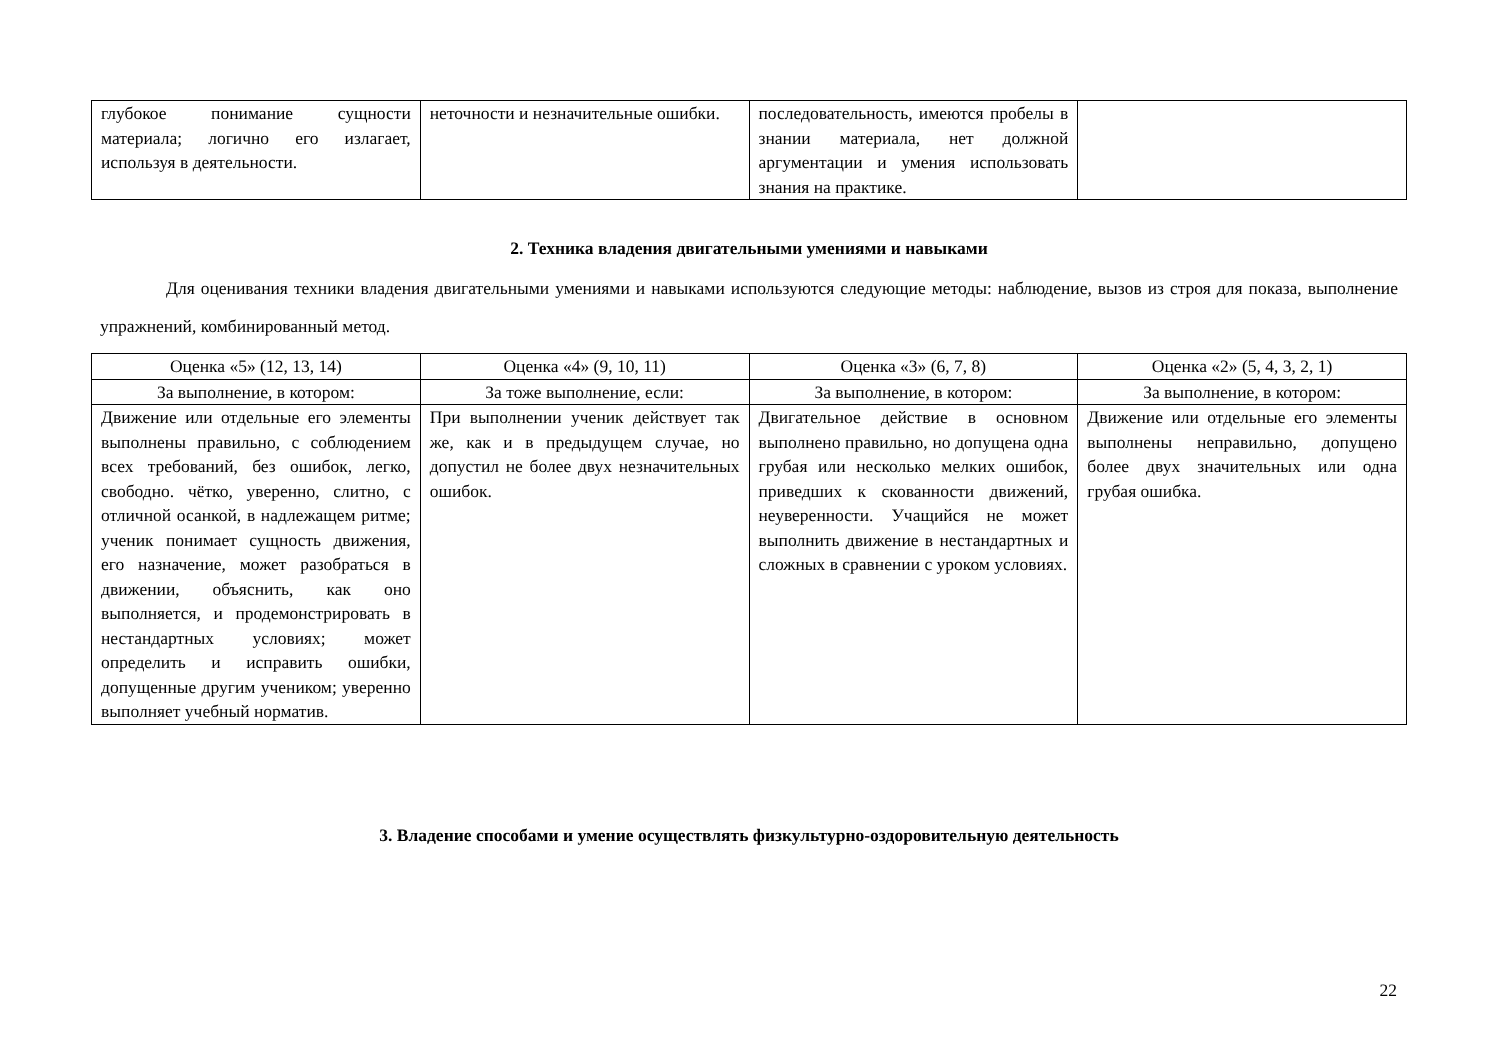| глубокое понимание сущности материала; логично его излагает, используя в деятельности. | неточности и незначительные ошибки. | последовательность, имеются пробелы в знании материала, нет должной аргументации и умения использовать знания на практике. | |
2. Техника владения двигательными умениями и навыками
Для оценивания техники владения двигательными умениями и навыками используются следующие методы: наблюдение, вызов из строя для показа, выполнение упражнений, комбинированный метод.
| Оценка «5» (12, 13, 14) | Оценка «4» (9, 10, 11) | Оценка «3» (6, 7, 8) | Оценка «2» (5, 4, 3, 2, 1) |
| --- | --- | --- | --- |
| За выполнение, в котором: | За тоже выполнение, если: | За выполнение, в котором: | За выполнение, в котором: |
| Движение или отдельные его элементы выполнены правильно, с соблюдением всех требований, без ошибок, легко, свободно. чётко, уверенно, слитно, с отличной осанкой, в надлежащем ритме; ученик понимает сущность движения, его назначение, может разобраться в движении, объяснить, как оно выполняется, и продемонстрировать в нестандартных условиях; может определить и исправить ошибки, допущенные другим учеником; уверенно выполняет учебный норматив. | При выполнении ученик действует так же, как и в предыдущем случае, но допустил не более двух незначительных ошибок. | Двигательное действие в основном выполнено правильно, но допущена одна грубая или несколько мелких ошибок, приведших к скованности движений, неуверенности. Учащийся не может выполнить движение в нестандартных и сложных в сравнении с уроком условиях. | Движение или отдельные его элементы выполнены неправильно, допущено более двух значительных или одна грубая ошибка. |
3. Владение способами и умение осуществлять физкультурно-оздоровительную деятельность
22